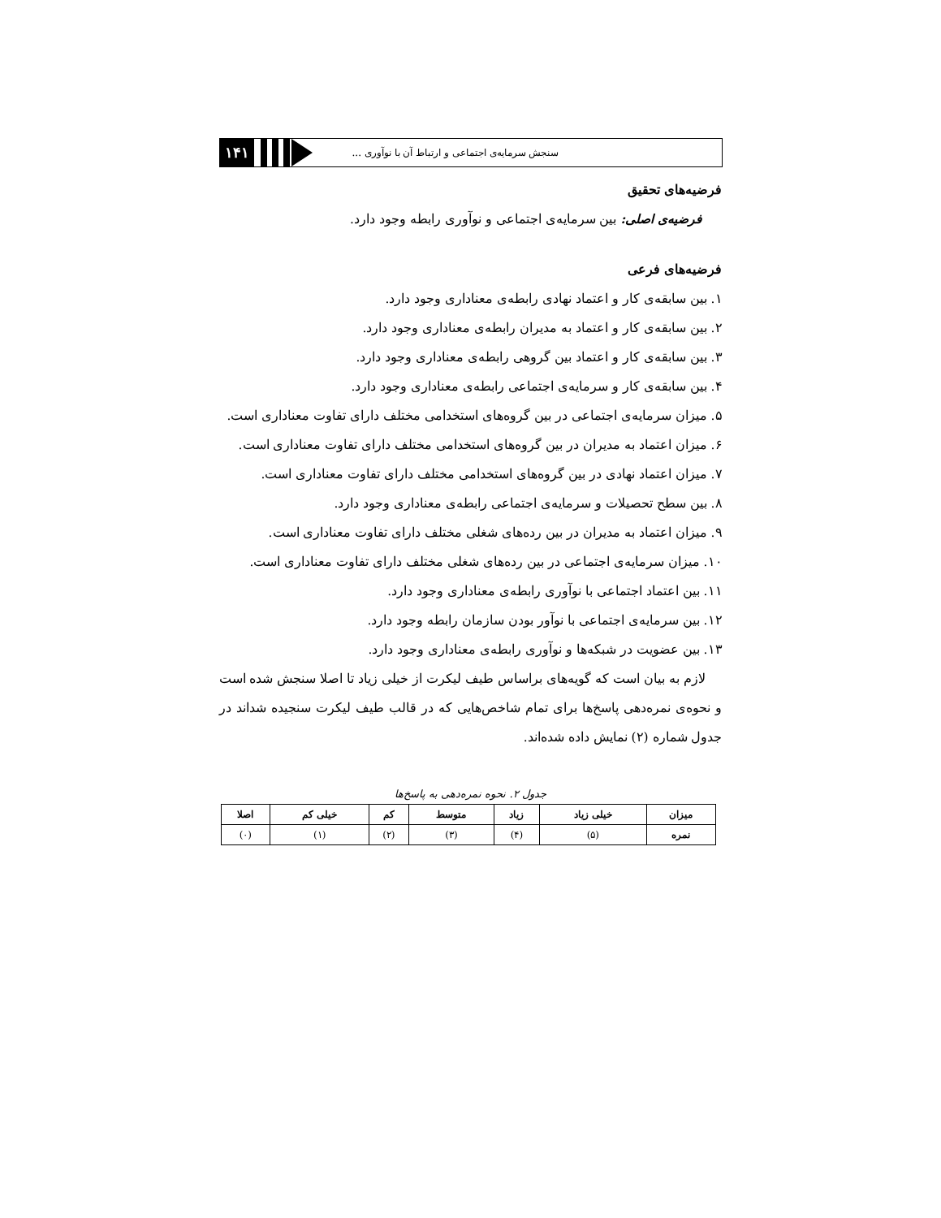۱۴۱
سنجش سرمایه‌ی اجتماعی و ارتباط آن با نوآوری ...
فرضیه‌های تحقیق
فرضیه‌ی اصلی: بین سرمایه‌ی اجتماعی و نوآوری رابطه وجود دارد.
فرضیه‌های فرعی
۱. بین سابقه‌ی کار و اعتماد نهادی رابطه‌ی معناداری وجود دارد.
۲. بین سابقه‌ی کار و اعتماد به مدیران رابطه‌ی معناداری وجود دارد.
۳. بین سابقه‌ی کار و اعتماد بین گروهی رابطه‌ی معناداری وجود دارد.
۴. بین سابقه‌ی کار و سرمایه‌ی اجتماعی رابطه‌ی معناداری وجود دارد.
۵. میزان سرمایه‌ی اجتماعی در بین گروه‌های استخدامی مختلف دارای تفاوت معناداری است.
۶. میزان اعتماد به مدیران در بین گروه‌های استخدامی مختلف دارای تفاوت معناداری است.
۷. میزان اعتماد نهادی در بین گروه‌های استخدامی مختلف دارای تفاوت معناداری است.
۸. بین سطح تحصیلات و سرمایه‌ی اجتماعی رابطه‌ی معناداری وجود دارد.
۹. میزان اعتماد به مدیران در بین رده‌های شغلی مختلف دارای تفاوت معناداری است.
۱۰. میزان سرمایه‌ی اجتماعی در بین رده‌های شغلی مختلف دارای تفاوت معناداری است.
۱۱. بین اعتماد اجتماعی با نوآوری رابطه‌ی معناداری وجود دارد.
۱۲. بین سرمایه‌ی اجتماعی با نوآور بودن سازمان رابطه وجود دارد.
۱۳. بین عضویت در شبکه‌ها و نوآوری رابطه‌ی معناداری وجود دارد.
لازم به بیان است که گویه‌های براساس طیف لیکرت از خیلی زیاد تا اصلا سنجش شده است و نحوه‌ی نمره‌دهی پاسخ‌ها برای تمام شاخص‌هایی که در قالب طیف لیکرت سنجیده شداند در جدول شماره (۲) نمایش داده شده‌اند.
جدول ۲. نحوه نمره‌دهی به پاسخ‌ها
| میزان | خیلی زیاد | زیاد | متوسط | کم | خیلی کم | اصلا |
| --- | --- | --- | --- | --- | --- | --- |
| نمره | (۵) | (۴) | (۳) | (۲) | (۱) | (۰) |